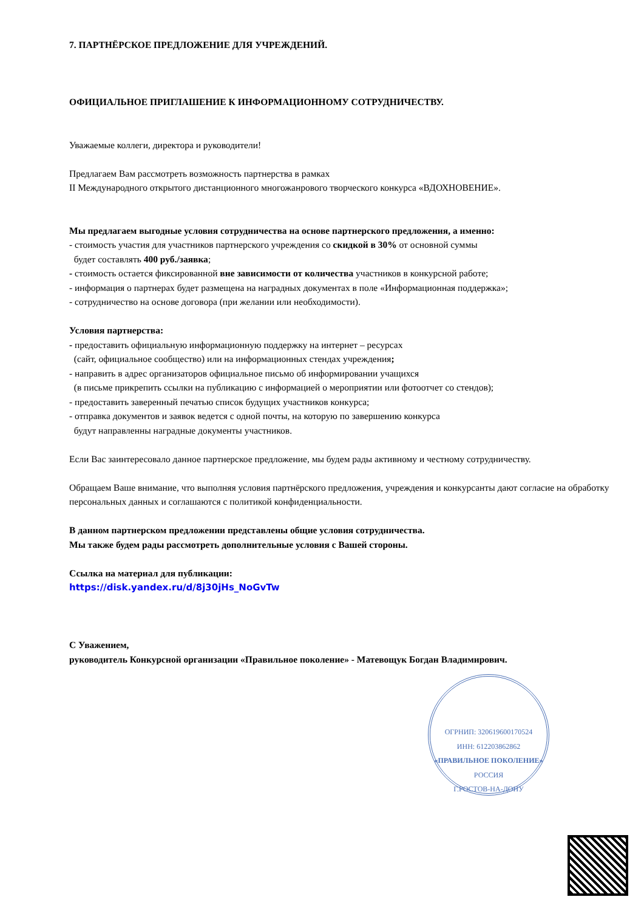7. ПАРТНЁРСКОЕ ПРЕДЛОЖЕНИЕ ДЛЯ УЧРЕЖДЕНИЙ.
ОФИЦИАЛЬНОЕ ПРИГЛАШЕНИЕ К ИНФОРМАЦИОННОМУ СОТРУДНИЧЕСТВУ.
Уважаемые коллеги, директора и руководители!
Предлагаем Вам рассмотреть возможность партнерства в рамках
II Международного открытого дистанционного многожанрового творческого конкурса «ВДОХНОВЕНИЕ».
Мы предлагаем выгодные условия сотрудничества на основе партнерского предложения, а именно:
- стоимость участия для участников партнерского учреждения со скидкой в 30% от основной суммы
будет составлять 400 руб./заявка;
- стоимость остается фиксированной вне зависимости от количества участников в конкурсной работе;
- информация о партнерах будет размещена на наградных документах в поле «Информационная поддержка»;
- сотрудничество на основе договора (при желании или необходимости).
Условия партнерства:
- предоставить официальную информационную поддержку на интернет – ресурсах
(сайт, официальное сообщество) или на информационных стендах учреждения;
- направить в адрес организаторов официальное письмо об информировании учащихся
(в письме прикрепить ссылки на публикацию с информацией о мероприятии или фотоотчет со стендов);
- предоставить заверенный печатью список будущих участников конкурса;
- отправка документов и заявок ведется с одной почты, на которую по завершению конкурса
будут направленны наградные документы участников.
Если Вас заинтересовало данное партнерское предложение, мы будем рады активному и честному сотрудничеству.
Обращаем Ваше внимание, что выполняя условия партнёрского предложения, учреждения и конкурсанты дают согласие на обработку персональных данных и соглашаются с политикой конфиденциальности.
В данном партнерском предложении представлены общие условия сотрудничества.
Мы также будем рады рассмотреть дополнительные условия с Вашей стороны.
Ссылка на материал для публикации:
https://disk.yandex.ru/d/8j30jHs_NoGvTw
С Уважением,
руководитель Конкурсной организации «Правильное поколение» - Матевощук Богдан Владимирович.
ОГРНИП: 320619600170524
ИНН: 612203862862
«ПРАВИЛЬНОЕ ПОКОЛЕНИЕ»
РОССИЯ
Г.РОСТОВ-НА-ДОНУ